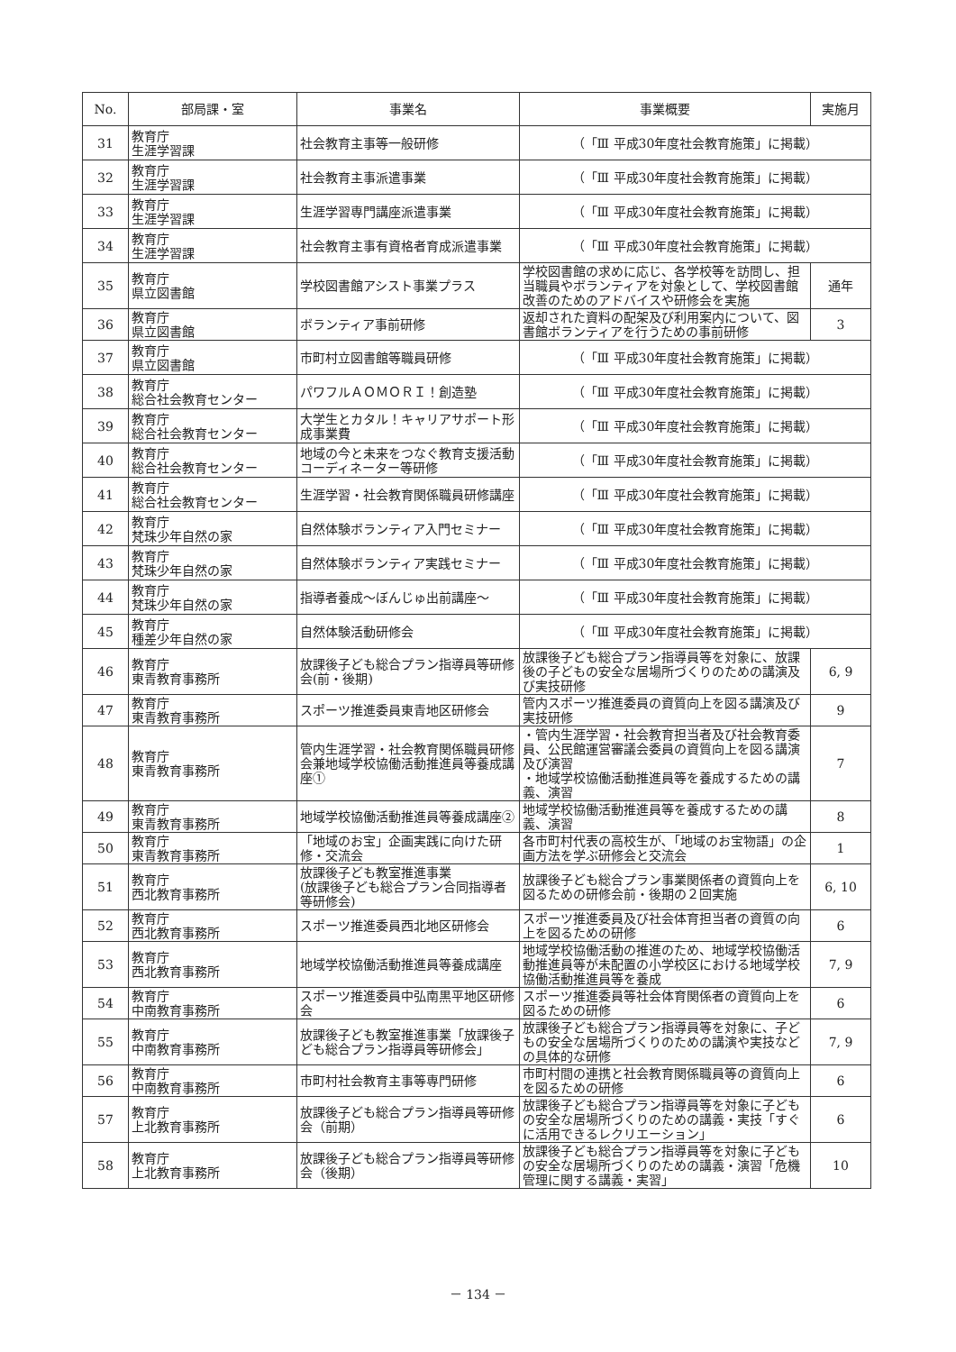| No. | 部局課・室 | 事業名 | 事業概要 | 実施月 |
| --- | --- | --- | --- | --- |
| 31 | 教育庁 生涯学習課 | 社会教育主事等一般研修 | （「Ⅲ 平成30年度社会教育施策」に掲載） | |
| 32 | 教育庁 生涯学習課 | 社会教育主事派遣事業 | （「Ⅲ 平成30年度社会教育施策」に掲載） | |
| 33 | 教育庁 生涯学習課 | 生涯学習専門講座派遣事業 | （「Ⅲ 平成30年度社会教育施策」に掲載） | |
| 34 | 教育庁 生涯学習課 | 社会教育主事有資格者育成派遣事業 | （「Ⅲ 平成30年度社会教育施策」に掲載） | |
| 35 | 教育庁 県立図書館 | 学校図書館アシスト事業プラス | 学校図書館の求めに応じ、各学校等を訪問し、担当職員やボランティアを対象として、学校図書館改善のためのアドバイスや研修会を実施 | 通年 |
| 36 | 教育庁 県立図書館 | ボランティア事前研修 | 返却された資料の配架及び利用案内について、図書館ボランティアを行うための事前研修 | 3 |
| 37 | 教育庁 県立図書館 | 市町村立図書館等職員研修 | （「Ⅲ 平成30年度社会教育施策」に掲載） | |
| 38 | 教育庁 総合社会教育センター | パワフルＡＯＭＯＲＩ！創造塾 | （「Ⅲ 平成30年度社会教育施策」に掲載） | |
| 39 | 教育庁 総合社会教育センター | 大学生とカタル！キャリアサポート形成事業費 | （「Ⅲ 平成30年度社会教育施策」に掲載） | |
| 40 | 教育庁 総合社会教育センター | 地域の今と未来をつなぐ教育支援活動コーディネーター等研修 | （「Ⅲ 平成30年度社会教育施策」に掲載） | |
| 41 | 教育庁 総合社会教育センター | 生涯学習・社会教育関係職員研修講座 | （「Ⅲ 平成30年度社会教育施策」に掲載） | |
| 42 | 教育庁 梵珠少年自然の家 | 自然体験ボランティア入門セミナー | （「Ⅲ 平成30年度社会教育施策」に掲載） | |
| 43 | 教育庁 梵珠少年自然の家 | 自然体験ボランティア実践セミナー | （「Ⅲ 平成30年度社会教育施策」に掲載） | |
| 44 | 教育庁 梵珠少年自然の家 | 指導者養成～ぼんじゅ出前講座～ | （「Ⅲ 平成30年度社会教育施策」に掲載） | |
| 45 | 教育庁 種差少年自然の家 | 自然体験活動研修会 | （「Ⅲ 平成30年度社会教育施策」に掲載） | |
| 46 | 教育庁 東青教育事務所 | 放課後子ども総合プラン指導員等研修会(前・後期) | 放課後子ども総合プラン指導員等を対象に、放課後の子どもの安全な居場所づくりのための講演及び実技研修 | 6, 9 |
| 47 | 教育庁 東青教育事務所 | スポーツ推進委員東青地区研修会 | 管内スポーツ推進委員の資質向上を図る講演及び実技研修 | 9 |
| 48 | 教育庁 東青教育事務所 | 管内生涯学習・社会教育関係職員研修会兼地域学校協働活動推進員等養成講座① | ・管内生涯学習・社会教育担当者及び社会教育委員、公民館運営審議会委員の資質向上を図る講演及び演習 ・地域学校協働活動推進員等を養成するための講義、演習 | 7 |
| 49 | 教育庁 東青教育事務所 | 地域学校協働活動推進員等養成講座② | 地域学校協働活動推進員等を養成するための講義、演習 | 8 |
| 50 | 教育庁 東青教育事務所 | 「地域のお宝」企画実践に向けた研修・交流会 | 各市町村代表の高校生が､「地域のお宝物語」の企画方法を学ぶ研修会と交流会 | 1 |
| 51 | 教育庁 西北教育事務所 | 放課後子ども教室推進事業 (放課後子ども総合プラン合同指導者等研修会) | 放課後子ども総合プラン事業関係者の資質向上を図るための研修会前・後期の２回実施 | 6, 10 |
| 52 | 教育庁 西北教育事務所 | スポーツ推進委員西北地区研修会 | スポーツ推進委員及び社会体育担当者の資質の向上を図るための研修 | 6 |
| 53 | 教育庁 西北教育事務所 | 地域学校協働活動推進員等養成講座 | 地域学校協働活動の推進のため、地域学校協働活動推進員等が未配置の小学校区における地域学校協働活動推進員等を養成 | 7, 9 |
| 54 | 教育庁 中南教育事務所 | スポーツ推進委員中弘南黒平地区研修会 | スポーツ推進委員等社会体育関係者の資質向上を図るための研修 | 6 |
| 55 | 教育庁 中南教育事務所 | 放課後子ども教室推進事業「放課後子ども総合プラン指導員等研修会」 | 放課後子ども総合プラン指導員等を対象に、子どもの安全な居場所づくりのための講演や実技などの具体的な研修 | 7, 9 |
| 56 | 教育庁 中南教育事務所 | 市町村社会教育主事等専門研修 | 市町村間の連携と社会教育関係職員等の資質向上を図るための研修 | 6 |
| 57 | 教育庁 上北教育事務所 | 放課後子ども総合プラン指導員等研修会（前期） | 放課後子ども総合プラン指導員等を対象に子どもの安全な居場所づくりのための講義・実技「すぐに活用できるレクリエーション」 | 6 |
| 58 | 教育庁 上北教育事務所 | 放課後子ども総合プラン指導員等研修会（後期） | 放課後子ども総合プラン指導員等を対象に子どもの安全な居場所づくりのための講義・演習「危機管理に関する講義・実習」 | 10 |
－ 134 －